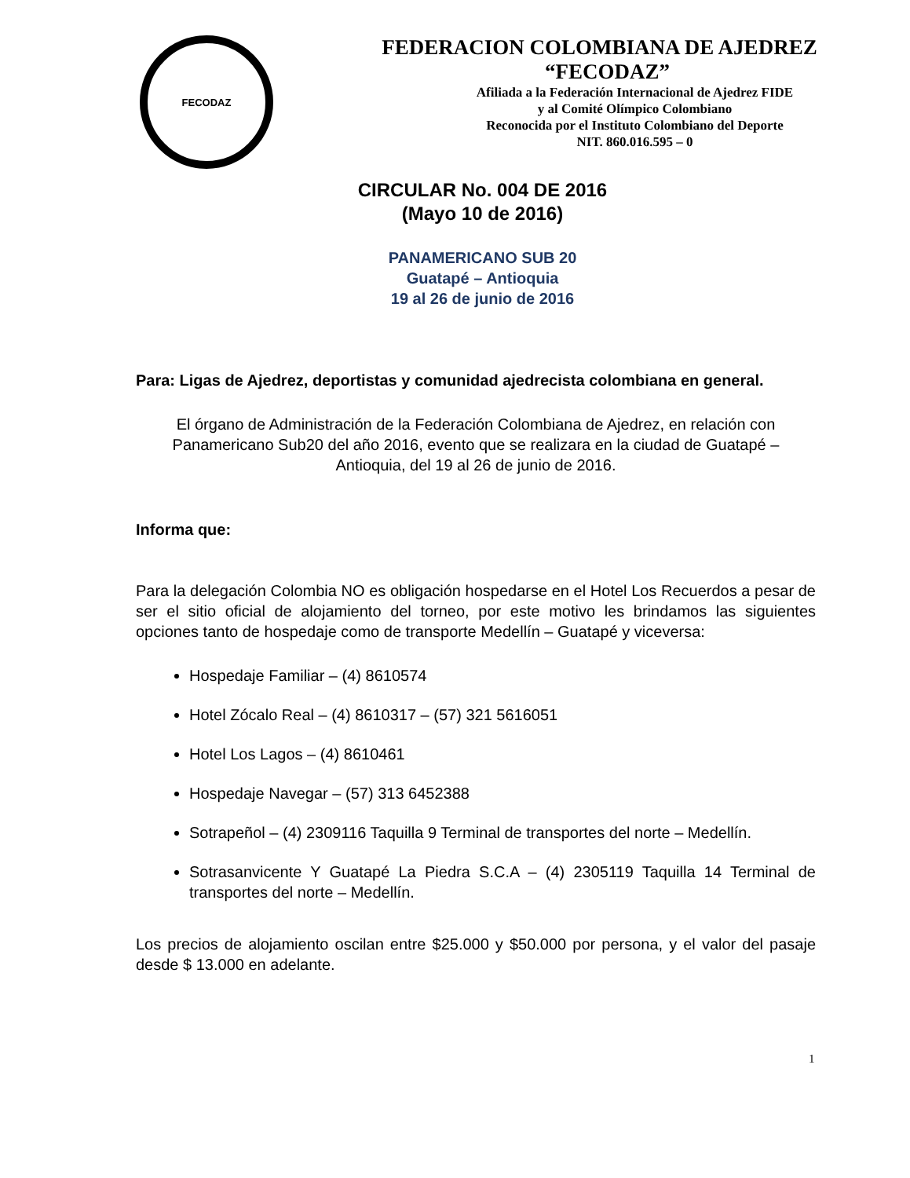FECODAZ
FEDERACION COLOMBIANA DE AJEDREZ
“FECODAZ”
Afiliada a la Federación Internacional de Ajedrez FIDE
y al Comité Olímpico Colombiano
Reconocida por el Instituto Colombiano del Deporte
NIT. 860.016.595 – 0
CIRCULAR No. 004 DE 2016
(Mayo 10 de 2016)
PANAMERICANO SUB 20
Guatapé – Antioquia
19 al 26 de junio de 2016
Para: Ligas de Ajedrez, deportistas y comunidad ajedrecista colombiana en general.
El órgano de Administración de la Federación Colombiana de Ajedrez, en relación con Panamericano Sub20 del año 2016, evento que se realizara en la ciudad de Guatapé – Antioquia, del 19 al 26 de junio de 2016.
Informa que:
Para la delegación Colombia NO es obligación hospedarse en el Hotel Los Recuerdos a pesar de ser el sitio oficial de alojamiento del torneo, por este motivo les brindamos las siguientes opciones tanto de hospedaje como de transporte Medellín – Guatapé y viceversa:
Hospedaje Familiar – (4) 8610574
Hotel Zócalo Real – (4) 8610317 – (57) 321 5616051
Hotel Los Lagos – (4) 8610461
Hospedaje Navegar – (57) 313 6452388
Sotrapeñol – (4) 2309116 Taquilla 9 Terminal de transportes del norte – Medellín.
Sotrasanvicente Y Guatapé La Piedra S.C.A – (4) 2305119 Taquilla 14 Terminal de transportes del norte – Medellín.
Los precios de alojamiento oscilan entre $25.000 y $50.000 por persona, y el valor del pasaje desde $ 13.000 en adelante.
1